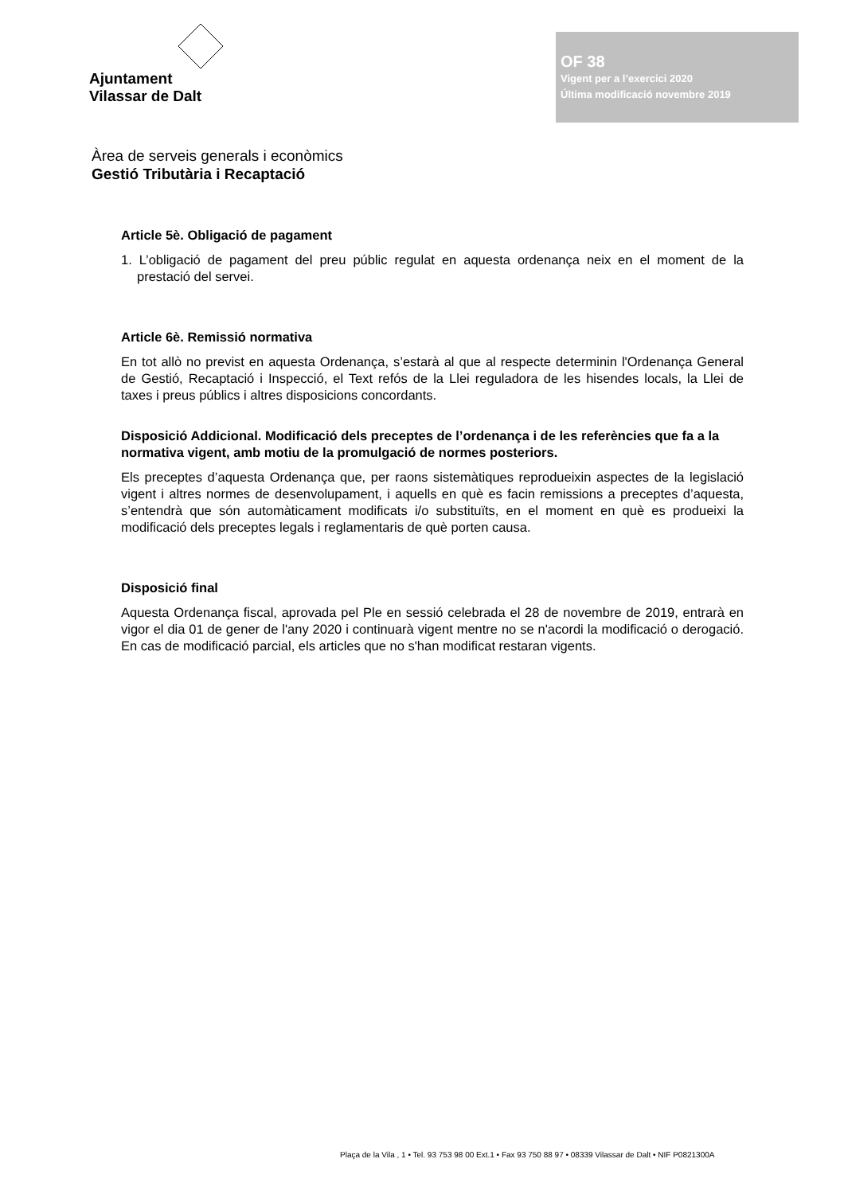Ajuntament
Vilassar de Dalt
OF 38
Vigent per a l’exercici 2020
Última modificació novembre 2019
Àrea de serveis generals i econòmics
Gestió Tributària i Recaptació
Article 5è. Obligació de pagament
1. L’obligació de pagament del preu públic regulat en aquesta ordenança neix en el moment de la prestació del servei.
Article 6è. Remissió normativa
En tot allò no previst en aquesta Ordenança, s’estarà al que al respecte determinin l'Ordenança General de Gestió, Recaptació i Inspecció, el Text refós de la Llei reguladora de les hisendes locals, la Llei de taxes i preus públics i altres disposicions concordants.
Disposició Addicional. Modificació dels preceptes de l’ordenança i de les referències que fa a la normativa vigent, amb motiu de la promulgació de normes posteriors.
Els preceptes d’aquesta Ordenança que, per raons sistemàtiques reprodueixin aspectes de la legislació vigent i altres normes de desenvolupament, i aquells en què es facin remissions a preceptes d’aquesta, s’entendrà que són automàticament modificats i/o substituïts, en el moment en què es produeixi la modificació dels preceptes legals i reglamentaris de què porten causa.
Disposició final
Aquesta Ordenança fiscal, aprovada pel Ple en sessió celebrada el 28 de novembre de 2019, entrarà en vigor el dia 01 de gener de l'any 2020 i continuarà vigent mentre no se n'acordi la modificació o derogació. En cas de modificació parcial, els articles que no s'han modificat restaran vigents.
Plaça de la Vila , 1 • Tel. 93 753 98 00 Ext.1 • Fax 93 750 88 97 • 08339 Vilassar de Dalt • NIF P0821300A